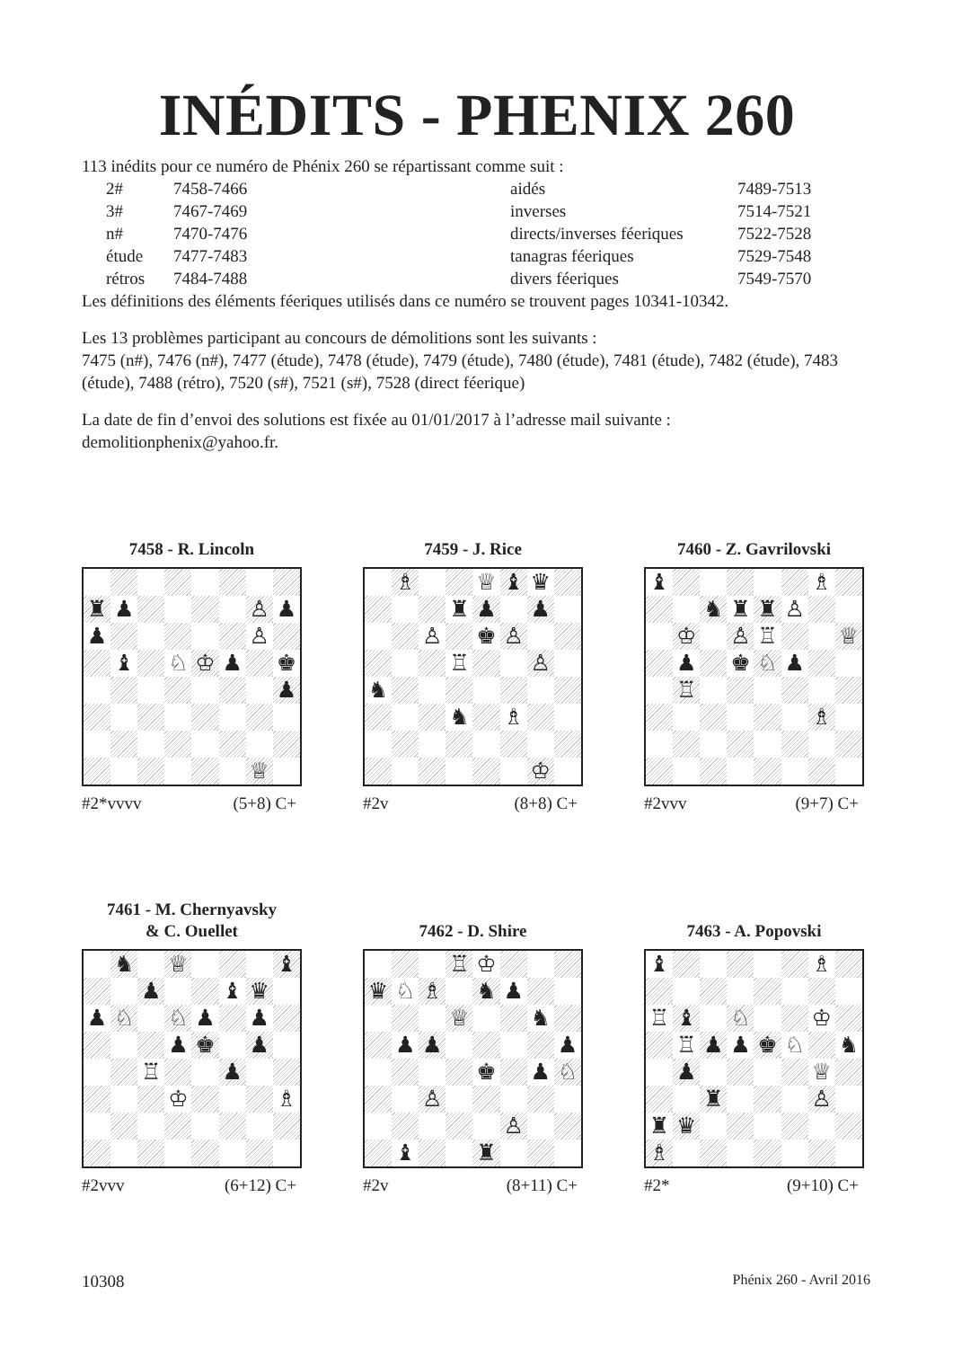INÉDITS - PHENIX 260
113 inédits pour ce numéro de Phénix 260 se répartissant comme suit :
| | 2# | 7458-7466 | aidés | 7489-7513 |
| | 3# | 7467-7469 | inverses | 7514-7521 |
| | n# | 7470-7476 | directs/inverses féeriques | 7522-7528 |
| | étude | 7477-7483 | tanagras féeriques | 7529-7548 |
| | rétros | 7484-7488 | divers féeriques | 7549-7570 |
Les définitions des éléments féeriques utilisés dans ce numéro se trouvent pages 10341-10342.
Les 13 problèmes participant au concours de démolitions sont les suivants :
7475 (n#), 7476 (n#), 7477 (étude), 7478 (étude), 7479 (étude), 7480 (étude), 7481 (étude), 7482 (étude), 7483 (étude), 7488 (rétro), 7520 (s#), 7521 (s#), 7528 (direct féerique)
La date de fin d’envoi des solutions est fixée au 01/01/2017 à l’adresse mail suivante :
demolitionphenix@yahoo.fr.
7458 - R. Lincoln
| ♜ | ♟ | | | | | ♙ | ♟ |
| ♟ | | | | | | ♙ | |
| | ♝ | | ♘ | ♔ | ♟ | | ♚ |
| | | | | | | | ♟ |
| | | | | | | ♕ | |
#2*vvvv (5+8) C+
7459 - J. Rice
| | ♗ | | | ♕ | ♝ | ♛ | |
| | | | ♜ | ♟ | | ♟ | |
| | | ♙ | | ♚ | ♙ | | |
| | | | ♖ | | | ♙ | |
| ♞ | | | | | | | |
| | | | ♞ | | ♗ | | |
| | | | | | | ♔ | |
#2v (8+8) C+
7460 - Z. Gavrilovski
| ♝ | | | | | | ♗ | |
| | | ♞ | ♜ | ♜ | ♙ | | |
| | ♔ | | ♙ | ♖ | | | ♕ |
| | ♟ | | ♚ | ♘ | ♟ | | |
| | ♖ | | | | | | |
| | | | | | | ♗ | |
#2vvv (9+7) C+
7461 - M. Chernyavsky
& C. Ouellet
| | ♞ | | ♕ | | | | ♝ |
| | | ♟ | | | ♝ | ♛ | |
| ♟ | ♘ | | ♘ | ♟ | | ♟ | |
| | | | ♟ | ♚ | | ♟ | |
| | | ♖ | | | ♟ | | |
| | | | ♔ | | | | ♗ |
#2vvv (6+12) C+
7462 - D. Shire
| | | | ♖ | ♔ | | | |
| ♛ | ♘ | ♗ | | ♞ | ♟ | | |
| | | | ♕ | | | ♞ | |
| | ♟ | ♟ | | | | | ♟ |
| | | | | ♚ | | ♟ | ♘ |
| | | ♙ | | | | | |
| | | | | | ♙ | | |
| | ♝ | | | ♜ | | | |
#2v (8+11) C+
7463 - A. Popovski
| ♝ | | | | | | ♗ | |
| ♖ | ♝ | | ♘ | | | ♔ | |
| | ♖ | ♟ | ♟ | ♚ | ♘ | | ♞ |
| | ♟ | | | | | ♕ | |
| | | ♜ | | | | ♙ | |
| ♜ | ♛ | | | | | | |
| ♗ | | | | | | | |
#2* (9+10) C+
10308 Phénix 260 - Avril 2016